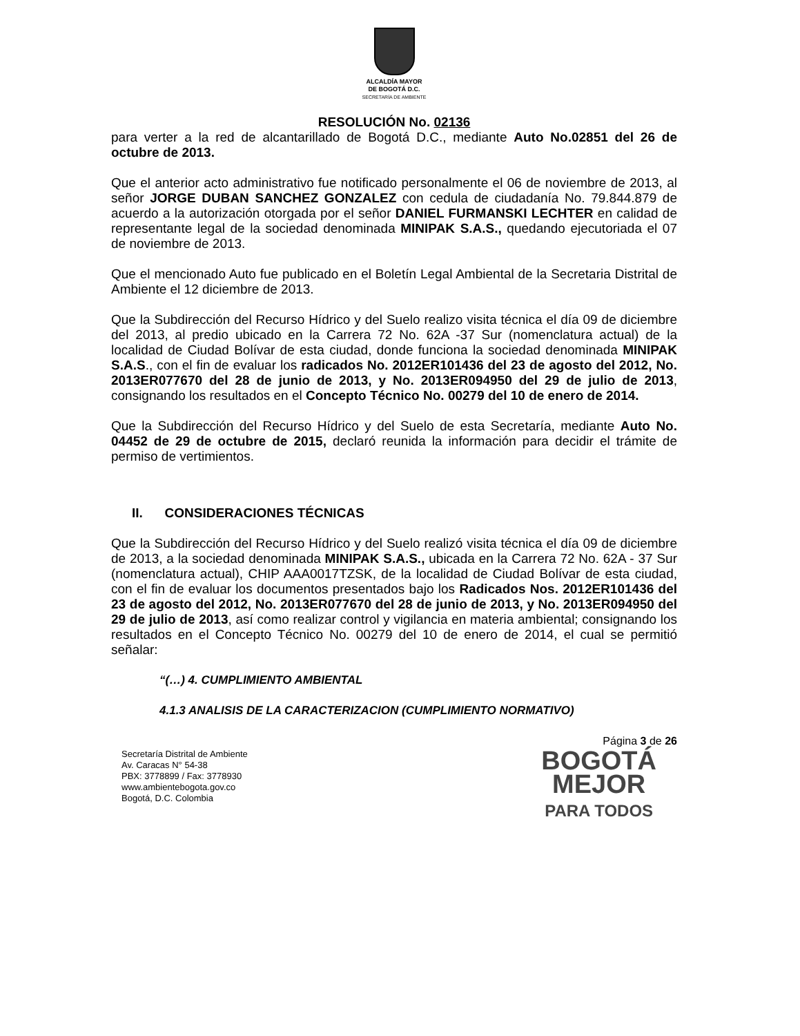ALCALDÍA MAYOR
DE BOGOTÁ D.C.
SECRETARÍA DE AMBIENTE
RESOLUCIÓN No. 02136
para verter a la red de alcantarillado de Bogotá D.C., mediante Auto No.02851 del 26 de octubre de 2013.
Que el anterior acto administrativo fue notificado personalmente el 06 de noviembre de 2013, al señor JORGE DUBAN SANCHEZ GONZALEZ con cedula de ciudadanía No. 79.844.879 de acuerdo a la autorización otorgada por el señor DANIEL FURMANSKI LECHTER en calidad de representante legal de la sociedad denominada MINIPAK S.A.S., quedando ejecutoriada el 07 de noviembre de 2013.
Que el mencionado Auto fue publicado en el Boletín Legal Ambiental de la Secretaria Distrital de Ambiente el 12 diciembre de 2013.
Que la Subdirección del Recurso Hídrico y del Suelo realizo visita técnica el día 09 de diciembre del 2013, al predio ubicado en la Carrera 72 No. 62A -37 Sur (nomenclatura actual) de la localidad de Ciudad Bolívar de esta ciudad, donde funciona la sociedad denominada MINIPAK S.A.S., con el fin de evaluar los radicados No. 2012ER101436 del 23 de agosto del 2012, No. 2013ER077670 del 28 de junio de 2013, y No. 2013ER094950 del 29 de julio de 2013, consignando los resultados en el Concepto Técnico No. 00279 del 10 de enero de 2014.
Que la Subdirección del Recurso Hídrico y del Suelo de esta Secretaría, mediante Auto No. 04452 de 29 de octubre de 2015, declaró reunida la información para decidir el trámite de permiso de vertimientos.
II. CONSIDERACIONES TÉCNICAS
Que la Subdirección del Recurso Hídrico y del Suelo realizó visita técnica el día 09 de diciembre de 2013, a la sociedad denominada MINIPAK S.A.S., ubicada en la Carrera 72 No. 62A - 37 Sur (nomenclatura actual), CHIP AAA0017TZSK, de la localidad de Ciudad Bolívar de esta ciudad, con el fin de evaluar los documentos presentados bajo los Radicados Nos. 2012ER101436 del 23 de agosto del 2012, No. 2013ER077670 del 28 de junio de 2013, y No. 2013ER094950 del 29 de julio de 2013, así como realizar control y vigilancia en materia ambiental; consignando los resultados en el Concepto Técnico No. 00279 del 10 de enero de 2014, el cual se permitió señalar:
“(…) 4. CUMPLIMIENTO AMBIENTAL
4.1.3 ANALISIS DE LA CARACTERIZACION (CUMPLIMIENTO NORMATIVO)
Página 3 de 26
Secretaría Distrital de Ambiente
Av. Caracas N° 54-38
PBX: 3778899 / Fax: 3778930
www.ambientebogota.gov.co
Bogotá, D.C. Colombia
BOGOTÁ
MEJOR
PARA TODOS